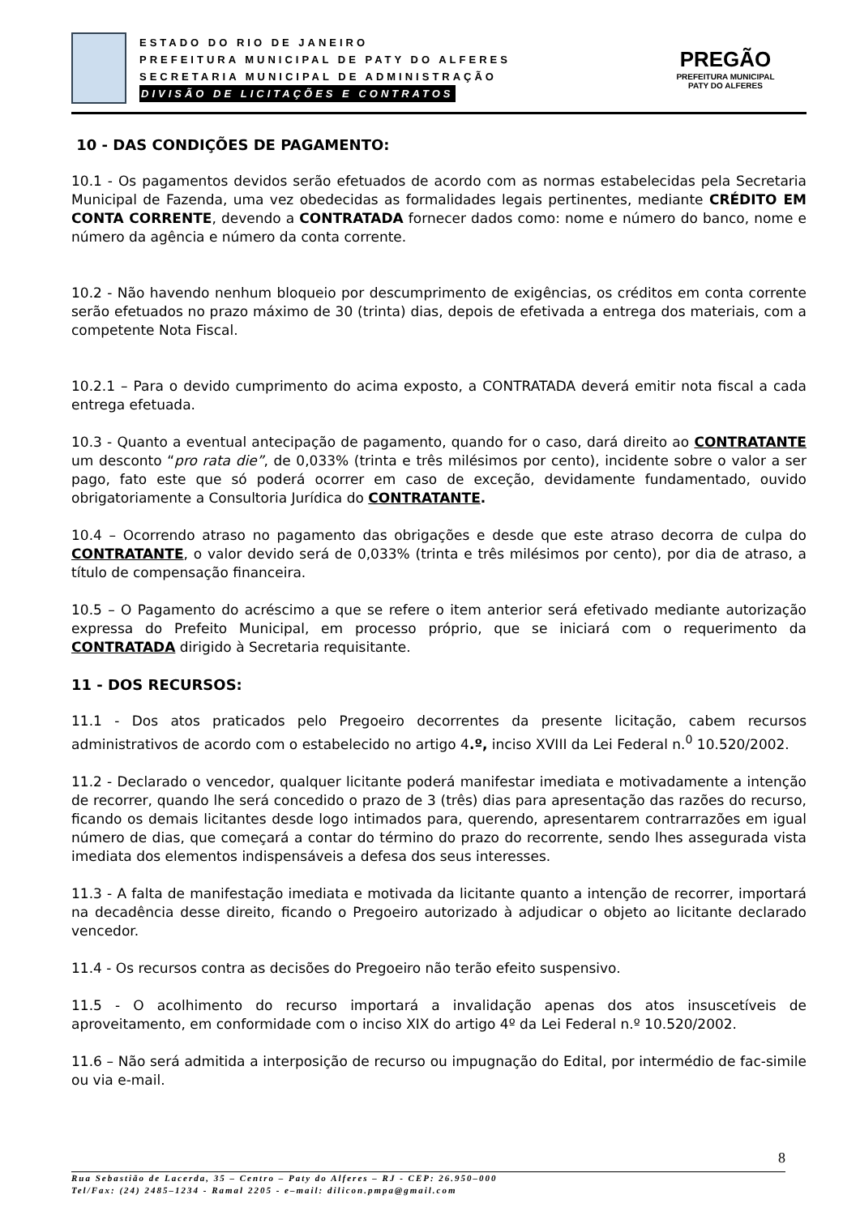ESTADO DO RIO DE JANEIRO
PREFEITURA MUNICIPAL DE PATY DO ALFERES
SECRETARIA MUNICIPAL DE ADMINISTRAÇÃO
DIVISÃO DE LICITAÇÕES E CONTRATOS
PREGÃO
PREFEITURA MUNICIPAL
PATY DO ALFERES
10 - DAS CONDIÇÕES DE PAGAMENTO:
10.1 - Os pagamentos devidos serão efetuados de acordo com as normas estabelecidas pela Secretaria Municipal de Fazenda, uma vez obedecidas as formalidades legais pertinentes, mediante CRÉDITO EM CONTA CORRENTE, devendo a CONTRATADA fornecer dados como: nome e número do banco, nome e número da agência e número da conta corrente.
10.2 - Não havendo nenhum bloqueio por descumprimento de exigências, os créditos em conta corrente serão efetuados no prazo máximo de 30 (trinta) dias, depois de efetivada a entrega dos materiais, com a competente Nota Fiscal.
10.2.1 – Para o devido cumprimento do acima exposto, a CONTRATADA deverá emitir nota fiscal a cada entrega efetuada.
10.3 - Quanto a eventual antecipação de pagamento, quando for o caso, dará direito ao CONTRATANTE um desconto “pro rata die”, de 0,033% (trinta e três milésimos por cento), incidente sobre o valor a ser pago, fato este que só poderá ocorrer em caso de exceção, devidamente fundamentado, ouvido obrigatoriamente a Consultoria Jurídica do CONTRATANTE.
10.4 – Ocorrendo atraso no pagamento das obrigações e desde que este atraso decorra de culpa do CONTRATANTE, o valor devido será de 0,033% (trinta e três milésimos por cento), por dia de atraso, a título de compensação financeira.
10.5 – O Pagamento do acréscimo a que se refere o item anterior será efetivado mediante autorização expressa do Prefeito Municipal, em processo próprio, que se iniciará com o requerimento da CONTRATADA dirigido à Secretaria requisitante.
11 - DOS RECURSOS:
11.1 - Dos atos praticados pelo Pregoeiro decorrentes da presente licitação, cabem recursos administrativos de acordo com o estabelecido no artigo 4.º, inciso XVIII da Lei Federal n.<sup>0</sup> 10.520/2002.
11.2 - Declarado o vencedor, qualquer licitante poderá manifestar imediata e motivadamente a intenção de recorrer, quando lhe será concedido o prazo de 3 (três) dias para apresentação das razões do recurso, ficando os demais licitantes desde logo intimados para, querendo, apresentarem contrarrazões em igual número de dias, que começará a contar do término do prazo do recorrente, sendo lhes assegurada vista imediata dos elementos indispensáveis a defesa dos seus interesses.
11.3 - A falta de manifestação imediata e motivada da licitante quanto a intenção de recorrer, importará na decadência desse direito, ficando o Pregoeiro autorizado à adjudicar o objeto ao licitante declarado vencedor.
11.4 - Os recursos contra as decisões do Pregoeiro não terão efeito suspensivo.
11.5 - O acolhimento do recurso importará a invalidação apenas dos atos insuscetíveis de aproveitamento, em conformidade com o inciso XIX do artigo 4º da Lei Federal n.º 10.520/2002.
11.6 – Não será admitida a interposição de recurso ou impugnação do Edital, por intermédio de fac-simile ou via e-mail.
8
Rua Sebastião de Lacerda, 35 – Centro – Paty do Alferes – RJ - CEP: 26.950–000
Tel/Fax: (24) 2485–1234 - Ramal 2205 - e–mail: dilicon.pmpa@gmail.com